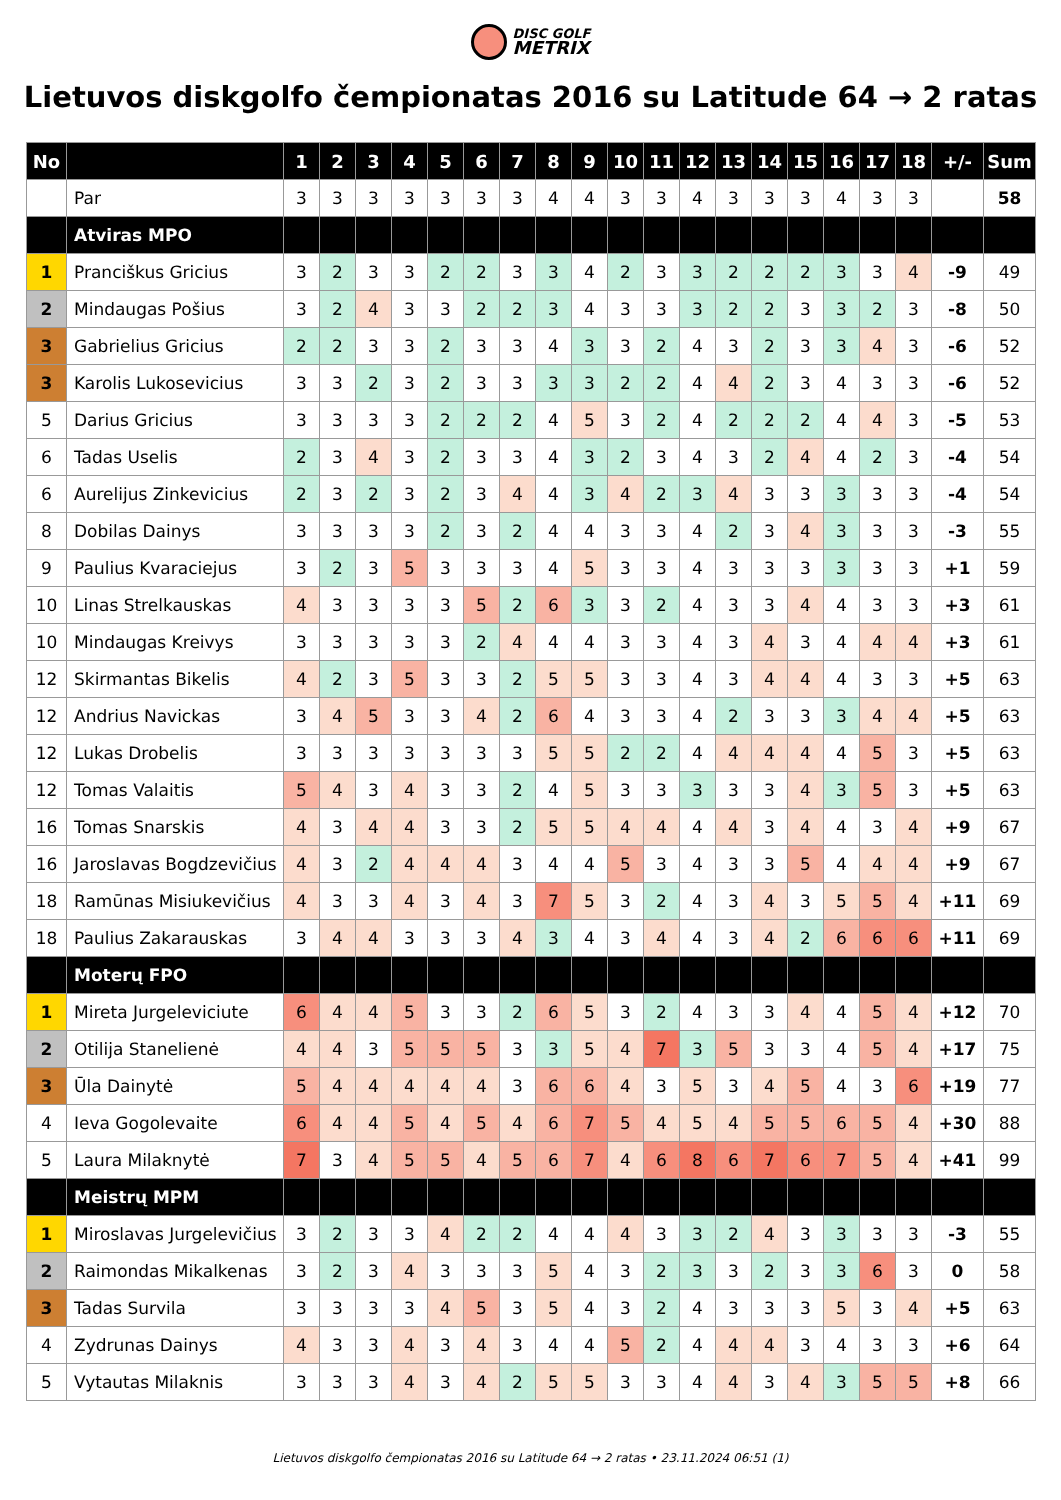DISC GOLF
METRIX
Lietuvos diskgolfo čempionatas 2016 su Latitude 64 → 2 ratas
| No | | 1 | 2 | 3 | 4 | 5 | 6 | 7 | 8 | 9 | 10 | 11 | 12 | 13 | 14 | 15 | 16 | 17 | 18 | +/- | Sum |
| --- | --- | --- | --- | --- | --- | --- | --- | --- | --- | --- | --- | --- | --- | --- | --- | --- | --- | --- | --- | --- | --- |
| | Par | 3 | 3 | 3 | 3 | 3 | 3 | 3 | 4 | 4 | 3 | 3 | 4 | 3 | 3 | 3 | 4 | 3 | 3 | | 58 |
| | Atviras MPO | | | | | | | | | | | | | | | | | | | | |
| 1 | Pranciškus Gricius | 3 | 2 | 3 | 3 | 2 | 2 | 3 | 3 | 4 | 2 | 3 | 3 | 2 | 2 | 2 | 3 | 3 | 4 | -9 | 49 |
| 2 | Mindaugas Pošius | 3 | 2 | 4 | 3 | 3 | 2 | 2 | 3 | 4 | 3 | 3 | 3 | 2 | 2 | 3 | 3 | 2 | 3 | -8 | 50 |
| 3 | Gabrielius Gricius | 2 | 2 | 3 | 3 | 2 | 3 | 3 | 4 | 3 | 3 | 2 | 4 | 3 | 2 | 3 | 3 | 4 | 3 | -6 | 52 |
| 3 | Karolis Lukosevicius | 3 | 3 | 2 | 3 | 2 | 3 | 3 | 3 | 3 | 2 | 2 | 4 | 4 | 2 | 3 | 4 | 3 | 3 | -6 | 52 |
| 5 | Darius Gricius | 3 | 3 | 3 | 3 | 2 | 2 | 2 | 4 | 5 | 3 | 2 | 4 | 2 | 2 | 2 | 4 | 4 | 3 | -5 | 53 |
| 6 | Tadas Uselis | 2 | 3 | 4 | 3 | 2 | 3 | 3 | 4 | 3 | 2 | 3 | 4 | 3 | 2 | 4 | 4 | 2 | 3 | -4 | 54 |
| 6 | Aurelijus Zinkevicius | 2 | 3 | 2 | 3 | 2 | 3 | 4 | 4 | 3 | 4 | 2 | 3 | 4 | 3 | 3 | 3 | 3 | 3 | -4 | 54 |
| 8 | Dobilas Dainys | 3 | 3 | 3 | 3 | 2 | 3 | 2 | 4 | 4 | 3 | 3 | 4 | 2 | 3 | 4 | 3 | 3 | 3 | -3 | 55 |
| 9 | Paulius Kvaraciejus | 3 | 2 | 3 | 5 | 3 | 3 | 3 | 4 | 5 | 3 | 3 | 4 | 3 | 3 | 3 | 3 | 3 | 3 | +1 | 59 |
| 10 | Linas Strelkauskas | 4 | 3 | 3 | 3 | 3 | 5 | 2 | 6 | 3 | 3 | 2 | 4 | 3 | 3 | 4 | 4 | 3 | 3 | +3 | 61 |
| 10 | Mindaugas Kreivys | 3 | 3 | 3 | 3 | 3 | 2 | 4 | 4 | 4 | 3 | 3 | 4 | 3 | 4 | 3 | 4 | 4 | 4 | +3 | 61 |
| 12 | Skirmantas Bikelis | 4 | 2 | 3 | 5 | 3 | 3 | 2 | 5 | 5 | 3 | 3 | 4 | 3 | 4 | 4 | 4 | 3 | 3 | +5 | 63 |
| 12 | Andrius Navickas | 3 | 4 | 5 | 3 | 3 | 4 | 2 | 6 | 4 | 3 | 3 | 4 | 2 | 3 | 3 | 3 | 4 | 4 | +5 | 63 |
| 12 | Lukas Drobelis | 3 | 3 | 3 | 3 | 3 | 3 | 3 | 5 | 5 | 2 | 2 | 4 | 4 | 4 | 4 | 4 | 5 | 3 | +5 | 63 |
| 12 | Tomas Valaitis | 5 | 4 | 3 | 4 | 3 | 3 | 2 | 4 | 5 | 3 | 3 | 3 | 3 | 3 | 4 | 3 | 5 | 3 | +5 | 63 |
| 16 | Tomas Snarskis | 4 | 3 | 4 | 4 | 3 | 3 | 2 | 5 | 5 | 4 | 4 | 4 | 4 | 3 | 4 | 4 | 3 | 4 | +9 | 67 |
| 16 | Jaroslavas Bogdzevičius | 4 | 3 | 2 | 4 | 4 | 4 | 3 | 4 | 4 | 5 | 3 | 4 | 3 | 3 | 5 | 4 | 4 | 4 | +9 | 67 |
| 18 | Ramūnas Misiukevičius | 4 | 3 | 3 | 4 | 3 | 4 | 3 | 7 | 5 | 3 | 2 | 4 | 3 | 4 | 3 | 5 | 5 | 4 | +11 | 69 |
| 18 | Paulius Zakarauskas | 3 | 4 | 4 | 3 | 3 | 3 | 4 | 3 | 4 | 3 | 4 | 4 | 3 | 4 | 2 | 6 | 6 | 6 | +11 | 69 |
| | Moterų FPO | | | | | | | | | | | | | | | | | | | | |
| 1 | Mireta Jurgeleviciute | 6 | 4 | 4 | 5 | 3 | 3 | 2 | 6 | 5 | 3 | 2 | 4 | 3 | 3 | 4 | 4 | 5 | 4 | +12 | 70 |
| 2 | Otilija Stanelienė | 4 | 4 | 3 | 5 | 5 | 5 | 3 | 3 | 5 | 4 | 7 | 3 | 5 | 3 | 3 | 4 | 5 | 4 | +17 | 75 |
| 3 | Ūla Dainytė | 5 | 4 | 4 | 4 | 4 | 4 | 3 | 6 | 6 | 4 | 3 | 5 | 3 | 4 | 5 | 4 | 3 | 6 | +19 | 77 |
| 4 | Ieva Gogolevaite | 6 | 4 | 4 | 5 | 4 | 5 | 4 | 6 | 7 | 5 | 4 | 5 | 4 | 5 | 5 | 6 | 5 | 4 | +30 | 88 |
| 5 | Laura Milaknytė | 7 | 3 | 4 | 5 | 5 | 4 | 5 | 6 | 7 | 4 | 6 | 8 | 6 | 7 | 6 | 7 | 5 | 4 | +41 | 99 |
| | Meistrų MPM | | | | | | | | | | | | | | | | | | | | |
| 1 | Miroslavas Jurgelevičius | 3 | 2 | 3 | 3 | 4 | 2 | 2 | 4 | 4 | 4 | 3 | 3 | 2 | 4 | 3 | 3 | 3 | 3 | -3 | 55 |
| 2 | Raimondas Mikalkenas | 3 | 2 | 3 | 4 | 3 | 3 | 3 | 5 | 4 | 3 | 2 | 3 | 3 | 2 | 3 | 3 | 6 | 3 | 0 | 58 |
| 3 | Tadas Survila | 3 | 3 | 3 | 3 | 4 | 5 | 3 | 5 | 4 | 3 | 2 | 4 | 3 | 3 | 3 | 5 | 3 | 4 | +5 | 63 |
| 4 | Zydrunas Dainys | 4 | 3 | 3 | 4 | 3 | 4 | 3 | 4 | 4 | 5 | 2 | 4 | 4 | 4 | 3 | 4 | 3 | 3 | +6 | 64 |
| 5 | Vytautas Milaknis | 3 | 3 | 3 | 4 | 3 | 4 | 2 | 5 | 5 | 3 | 3 | 4 | 4 | 3 | 4 | 3 | 5 | 5 | +8 | 66 |
Lietuvos diskgolfo čempionatas 2016 su Latitude 64 → 2 ratas • 23.11.2024 06:51 (1)